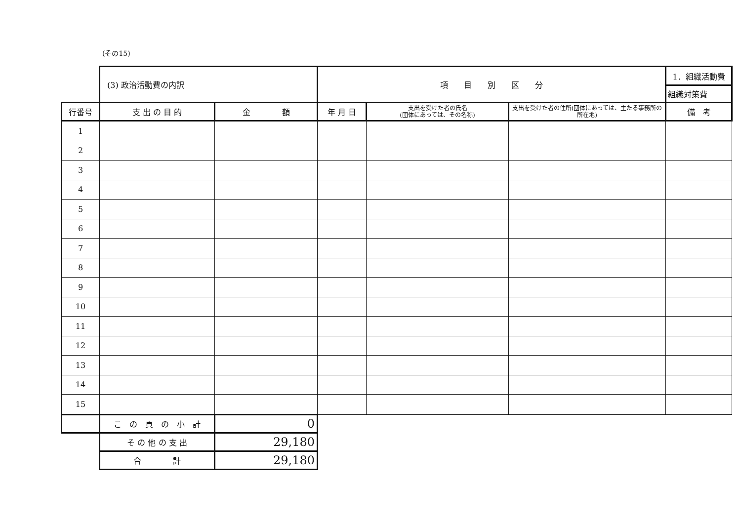(その15)
| | (3) 政治活動費の内訳 | | 項 目 別 区 分 | | | 1．組織活動費 |
| | | | | | | 組織対策費 |
| 行番号 | 支 出 の 目 的 | 金 額 | 年 月 日 | 支出を受けた者の氏名 (団体にあっては、その名称) | 支出を受けた者の住所(団体にあっては、主たる事務所の所在地) | 備 考 |
| 1 | | | | | | |
| 2 | | | | | | |
| 3 | | | | | | |
| 4 | | | | | | |
| 5 | | | | | | |
| 6 | | | | | | |
| 7 | | | | | | |
| 8 | | | | | | |
| 9 | | | | | | |
| 10 | | | | | | |
| 11 | | | | | | |
| 12 | | | | | | |
| 13 | | | | | | |
| 14 | | | | | | |
| 15 | | | | | | |
| | こ の 頁 の 小 計 | 0 | | | | |
| | そ の 他 の 支 出 | 29,180 | | | | |
| | 合 計 | 29,180 | | | | |